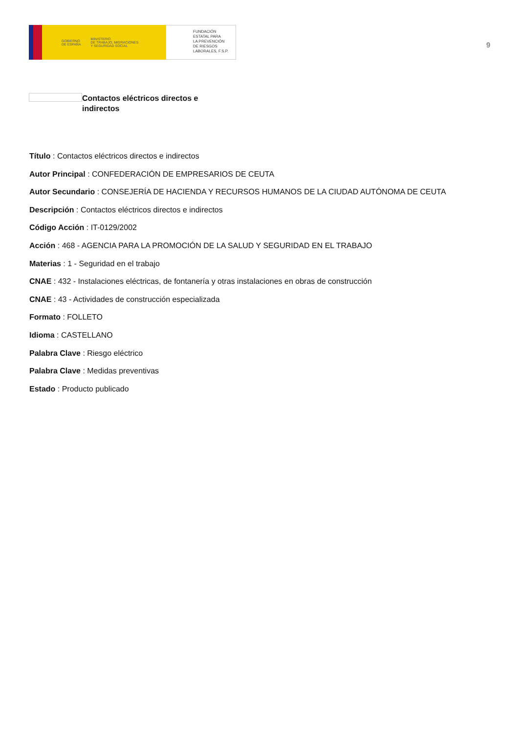GOBIERNO
DE ESPAÑA MINISTERIO
DE TRABAJO, MIGRACIONES
Y SEGURIDAD SOCIAL
FUNDACIÓN
ESTATAL PARA
LA PREVENCIÓN
DE RIESGOS
LABORALES, F.S.P.
9
Contactos eléctricos directos e indirectos
Título : Contactos eléctricos directos e indirectos
Autor Principal : CONFEDERACIÓN DE EMPRESARIOS DE CEUTA
Autor Secundario : CONSEJERÍA DE HACIENDA Y RECURSOS HUMANOS DE LA CIUDAD AUTÓNOMA DE CEUTA
Descripción : Contactos eléctricos directos e indirectos
Código Acción : IT-0129/2002
Acción : 468 - AGENCIA PARA LA PROMOCIÓN DE LA SALUD Y SEGURIDAD EN EL TRABAJO
Materias : 1 - Seguridad en el trabajo
CNAE : 432 - Instalaciones eléctricas, de fontanería y otras instalaciones en obras de construcción
CNAE : 43 - Actividades de construcción especializada
Formato : FOLLETO
Idioma : CASTELLANO
Palabra Clave : Riesgo eléctrico
Palabra Clave : Medidas preventivas
Estado : Producto publicado